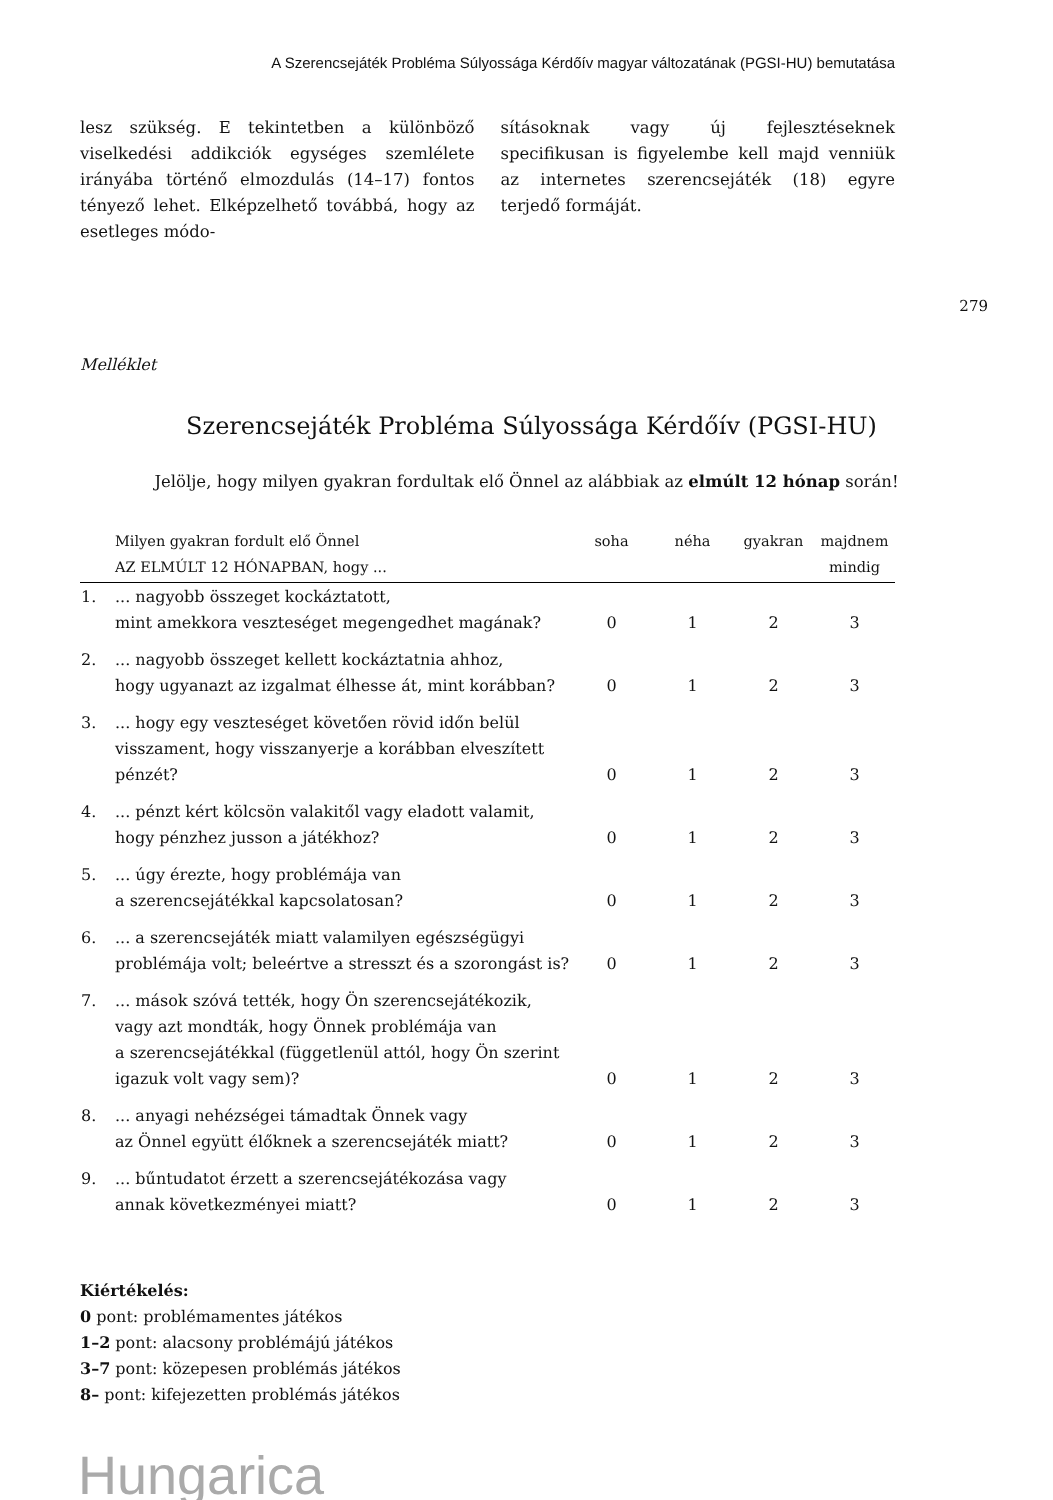A Szerencsejáték Probléma Súlyossága Kérdőív magyar változatának (PGSI-HU) bemutatása
lesz szükség. E tekintetben a különböző viselkedési addikciók egységes szemlélete irányába történő elmozdulás (14–17) fontos tényező lehet. Elképzelhető továbbá, hogy az esetleges módo-
sításoknak vagy új fejlesztéseknek specifikusan is figyelembe kell majd venniük az internetes szerencsejáték (18) egyre terjedő formáját.
279
Melléklet
Szerencsejáték Probléma Súlyossága Kérdőív (PGSI-HU)
Jelölje, hogy milyen gyakran fordultak elő Önnel az alábbiak az elmúlt 12 hónap során!
| | Milyen gyakran fordult elő Önnel AZ ELMÚLT 12 HÓNAPBAN, hogy ... | soha | néha | gyakran | majdnem mindig |
| --- | --- | --- | --- | --- | --- |
| 1. | ... nagyobb összeget kockáztatott, mint amekkora veszteséget megengedhet magának? | 0 | 1 | 2 | 3 |
| 2. | ... nagyobb összeget kellett kockáztatnia ahhoz, hogy ugyanazt az izgalmat élhesse át, mint korábban? | 0 | 1 | 2 | 3 |
| 3. | ... hogy egy veszteséget követően rövid időn belül visszament, hogy visszanyerje a korábban elveszített pénzét? | 0 | 1 | 2 | 3 |
| 4. | ... pénzt kért kölcsön valakitől vagy eladott valamit, hogy pénzhez jusson a játékhoz? | 0 | 1 | 2 | 3 |
| 5. | ... úgy érezte, hogy problémája van a szerencsejátékkal kapcsolatosan? | 0 | 1 | 2 | 3 |
| 6. | ... a szerencsejáték miatt valamilyen egészségügyi problémája volt; beleértve a stresszt és a szorongást is? | 0 | 1 | 2 | 3 |
| 7. | ... mások szóvá tették, hogy Ön szerencsejátékozik, vagy azt mondták, hogy Önnek problémája van a szerencsejátékkal (függetlenül attól, hogy Ön szerint igazuk volt vagy sem)? | 0 | 1 | 2 | 3 |
| 8. | ... anyagi nehézségei támadtak Önnek vagy az Önnel együtt élőknek a szerencsejáték miatt? | 0 | 1 | 2 | 3 |
| 9. | ... bűntudatot érzett a szerencsejátékozása vagy annak következményei miatt? | 0 | 1 | 2 | 3 |
Kiértékelés:
0 pont: problémamentes játékos
1–2 pont: alacsony problémájú játékos
3–7 pont: közepesen problémás játékos
8– pont: kifejezetten problémás játékos
Hungarica